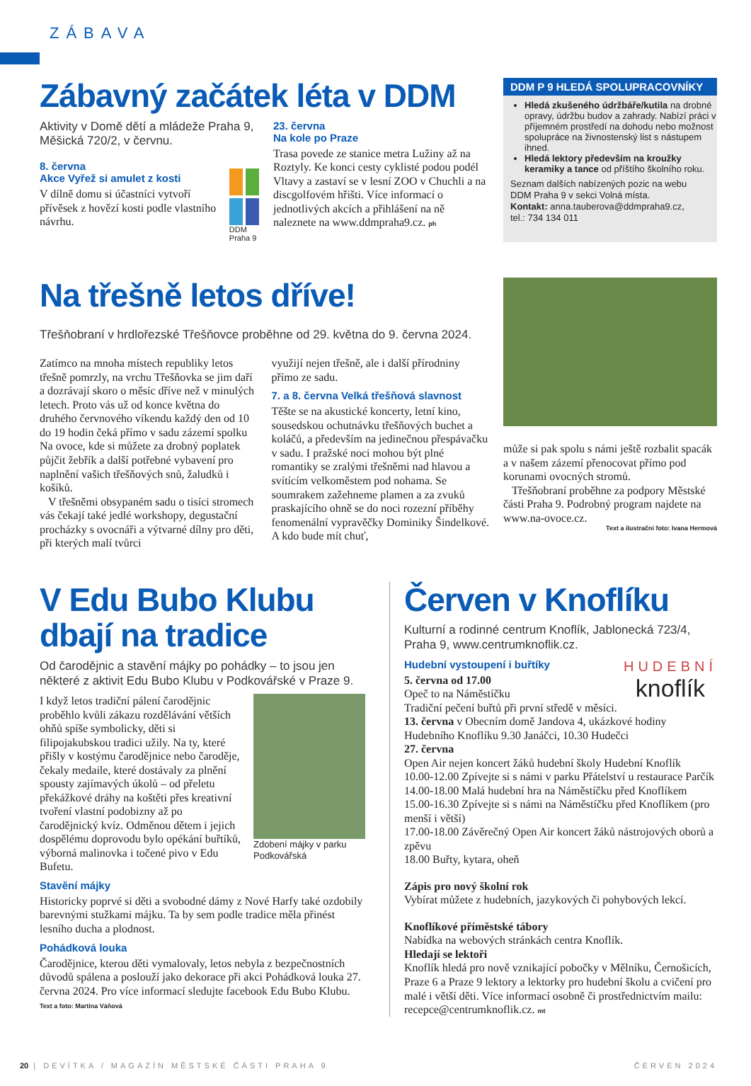ZÁBAVA
Zábavný začátek léta v DDM
Aktivity v Domě dětí a mládeže Praha 9, Měšická 720/2, v červnu.
8. června
Akce Vyřež si amulet z kosti
V dílně domu si účastníci vytvoří přívěsek z hovězí kosti podle vlastního návrhu.
DDM Praha 9
23. června
Na kole po Praze
Trasa povede ze stanice metra Lužiny až na Roztyly. Ke konci cesty cyklisté podou podél Vltavy a zastaví se v lesní ZOO v Chuchli a na discgolfovém hřišti. Více informací o jednotlivých akcích a přihlášení na ně naleznete na www.ddmpraha9.cz. ph
DDM P 9 HLEDÁ SPOLUPRACOVNÍKY
Hledá zkušeného údržbáře/kutila na drobné opravy, údržbu budov a zahrady. Nabízí práci v příjemném prostředí na dohodu nebo možnost spolupráce na živnostenský list s nástupem ihned.
Hledá lektory především na kroužky keramiky a tance od příštího školního roku.
Seznam dalších nabízených pozic na webu DDM Praha 9 v sekci Volná místa.
Kontakt: anna.tauberova@ddmpraha9.cz,
tel.: 734 134 011
Na třešně letos dříve!
Třešňobraní v hrdlořezské Třešňovce proběhne od 29. května do 9. června 2024.
Zatímco na mnoha místech republiky letos třešně pomrzly, na vrchu Třešňovka se jim daří a dozrávají skoro o měsíc dříve než v minulých letech. Proto vás už od konce května do druhého červnového víkendu každý den od 10 do 19 hodin čeká přímo v sadu zázemí spolku Na ovoce, kde si můžete za drobný poplatek půjčit žebřík a další potřebné vybavení pro naplnění vašich třešňových snů, žaludků i košíků.
V třešněmi obsypaném sadu o tisíci stromech vás čekají také jedlé workshopy, degustační procházky s ovocnáři a výtvarné dílny pro děti, při kterých malí tvůrci
využijí nejen třešně, ale i další přírodniny přímo ze sadu.
7. a 8. června Velká třešňová slavnost
Těšte se na akustické koncerty, letní kino, sousedskou ochutnávku třešňových buchet a koláčů, a především na jedinečnou přespávačku v sadu. I pražské noci mohou být plné romantiky se zralými třešněmi nad hlavou a svítícím velkoměstem pod nohama. Se soumrakem zažehneme plamen a za zvuků praskajícího ohně se do noci rozezní příběhy fenomenální vypravěčky Dominiky Šindelkové. A kdo bude mít chuť,
může si pak spolu s námi ještě rozbalit spacák a v našem zázemí přenocovat přímo pod korunami ovocných stromů.
Třešňobraní proběhne za podpory Městské části Praha 9. Podrobný program najdete na www.na-ovoce.cz.
Text a ilustrační foto: Ivana Hermová
V Edu Bubo Klubu
dbají na tradice
Od čarodějnic a stavění májky po pohádky – to jsou jen některé z aktivit Edu Bubo Klubu v Podkovářské v Praze 9.
I když letos tradiční pálení čarodějnic proběhlo kvůli zákazu rozdělávání větších ohňů spíše symbolicky, děti si filipojakubskou tradici užily. Na ty, které přišly v kostýmu čarodějnice nebo čaroděje, čekaly medaile, které dostávaly za plnění spousty zajímavých úkolů – od přeletu překážkové dráhy na koštěti přes kreativní tvoření vlastní podobizny až po čarodějnický kvíz. Odměnou dětem i jejich dospělému doprovodu bylo opékání buřtíků, výborná malinovka i točené pivo v Edu Bufetu.
Zdobení májky v parku Podkovářská
Stavění májky
Historicky poprvé si děti a svobodné dámy z Nové Harfy také ozdobily barevnými stužkami májku. Ta by sem podle tradice měla přinést lesního ducha a plodnost.
Pohádková louka
Čarodějnice, kterou děti vymalovaly, letos nebyla z bezpečnostních důvodů spálena a poslouží jako dekorace při akci Pohádková louka 27. června 2024. Pro více informací sledujte facebook Edu Bubo Klubu. Text a foto: Martina Váňová
Červen v Knoflíku
Kulturní a rodinné centrum Knoflík, Jablonecká 723/4, Praha 9, www.centrumknoflik.cz.
HUDEBNÍ
knoflík
Hudební vystoupení i buřtíky
5. června od 17.00
Opeč to na Náměstíčku
Tradiční pečení buřtů při první středě v měsíci.
13. června v Obecním domě Jandova 4, ukázkové hodiny Hudebního Knoflíku 9.30 Janáčci, 10.30 Hudečci
27. června
Open Air nejen koncert žáků hudební školy Hudební Knoflík
10.00-12.00 Zpívejte si s námi v parku Přátelství u restaurace Parčík
14.00-18.00 Malá hudební hra na Náměstíčku před Knoflíkem
15.00-16.30 Zpívejte si s námi na Náměstíčku před Knoflíkem (pro menší i větší)
17.00-18.00 Závěrečný Open Air koncert žáků nástrojových oborů a zpěvu
18.00 Buřty, kytara, oheň
Zápis pro nový školní rok
Vybírat můžete z hudebních, jazykových či pohybových lekcí.
Knoflíkové příměstské tábory
Nabídka na webových stránkách centra Knoflík.
Hledají se lektoři
Knoflík hledá pro nově vznikající pobočky v Mělníku, Černošicích, Praze 6 a Praze 9 lektory a lektorky pro hudební školu a cvičení pro malé i větší děti. Více informací osobně či prostřednictvím mailu: recepce@centrumknoflik.cz. mt
20 | DEVÍTKA / MAGAZÍN MĚSTSKÉ ČÁSTI PRAHA 9 ČERVEN 2024